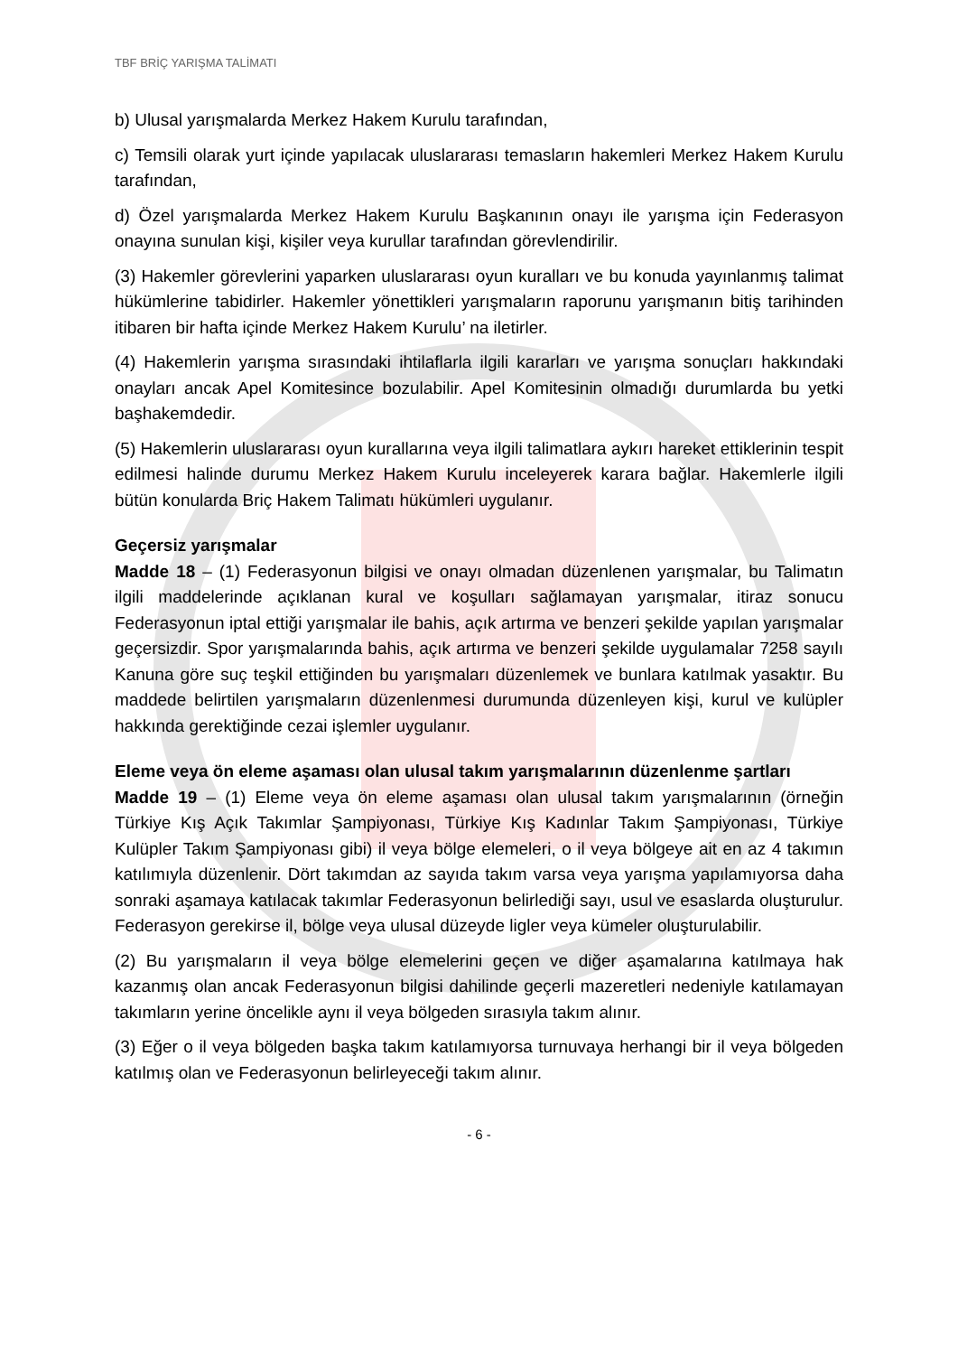TBF BRİÇ YARIŞMA TALİMATI
b) Ulusal yarışmalarda Merkez Hakem Kurulu tarafından,
c) Temsili olarak yurt içinde yapılacak uluslararası temasların hakemleri Merkez Hakem Kurulu tarafından,
d) Özel yarışmalarda Merkez Hakem Kurulu Başkanının onayı ile yarışma için Federasyon onayına sunulan kişi, kişiler veya kurullar tarafından görevlendirilir.
(3) Hakemler görevlerini yaparken uluslararası oyun kuralları ve bu konuda yayınlanmış talimat hükümlerine tabidirler. Hakemler yönettikleri yarışmaların raporunu yarışmanın bitiş tarihinden itibaren bir hafta içinde Merkez Hakem Kurulu’ na iletirler.
(4) Hakemlerin yarışma sırasındaki ihtilaflarla ilgili kararları ve yarışma sonuçları hakkındaki onayları ancak Apel Komitesince bozulabilir. Apel Komitesinin olmadığı durumlarda bu yetki başhakemdedir.
(5) Hakemlerin uluslararası oyun kurallarına veya ilgili talimatlara aykırı hareket ettiklerinin tespit edilmesi halinde durumu Merkez Hakem Kurulu inceleyerek karara bağlar. Hakemlerle ilgili bütün konularda Briç Hakem Talimatı hükümleri uygulanır.
Geçersiz yarışmalar
Madde 18 – (1) Federasyonun bilgisi ve onayı olmadan düzenlenen yarışmalar, bu Talimatın ilgili maddelerinde açıklanan kural ve koşulları sağlamayan yarışmalar, itiraz sonucu Federasyonun iptal ettiği yarışmalar ile bahis, açık artırma ve benzeri şekilde yapılan yarışmalar geçersizdir. Spor yarışmalarında bahis, açık artırma ve benzeri şekilde uygulamalar 7258 sayılı Kanuna göre suç teşkil ettiğinden bu yarışmaları düzenlemek ve bunlara katılmak yasaktır. Bu maddede belirtilen yarışmaların düzenlenmesi durumunda düzenleyen kişi, kurul ve kulüpler hakkında gerektiğinde cezai işlemler uygulanır.
Eleme veya ön eleme aşaması olan ulusal takım yarışmalarının düzenlenme şartları
Madde 19 – (1) Eleme veya ön eleme aşaması olan ulusal takım yarışmalarının (örneğin Türkiye Kış Açık Takımlar Şampiyonası, Türkiye Kış Kadınlar Takım Şampiyonası, Türkiye Kulüpler Takım Şampiyonası gibi) il veya bölge elemeleri, o il veya bölgeye ait en az 4 takımın katılımıyla düzenlenir. Dört takımdan az sayıda takım varsa veya yarışma yapılamıyorsa daha sonraki aşamaya katılacak takımlar Federasyonun belirlediği sayı, usul ve esaslarda oluşturulur. Federasyon gerekirse il, bölge veya ulusal düzeyde ligler veya kümeler oluşturulabilir.
(2) Bu yarışmaların il veya bölge elemelerini geçen ve diğer aşamalarına katılmaya hak kazanmış olan ancak Federasyonun bilgisi dahilinde geçerli mazeretleri nedeniyle katılamayan takımların yerine öncelikle aynı il veya bölgeden sırasıyla takım alınır.
(3) Eğer o il veya bölgeden başka takım katılamıyorsa turnuvaya herhangi bir il veya bölgeden katılmış olan ve Federasyonun belirleyeceği takım alınır.
- 6 -